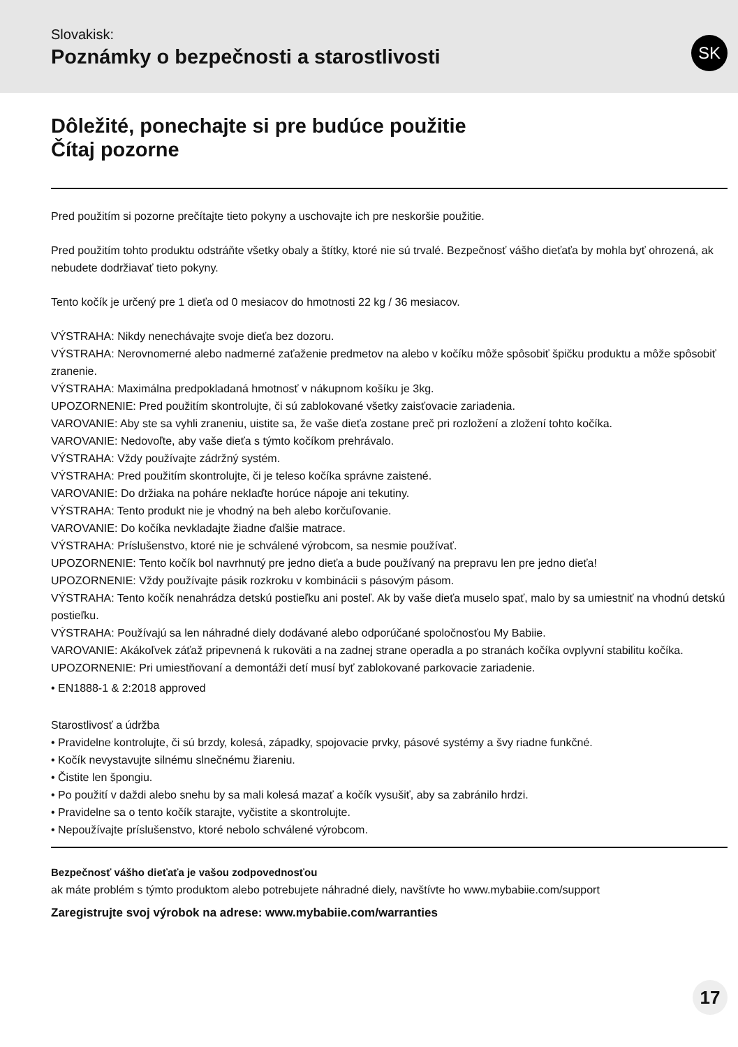Slovakisk:
Poznámky o bezpečnosti a starostlivosti
SK
Dôležité, ponechajte si pre budúce použitie
Čítaj pozorne
Pred použitím si pozorne prečítajte tieto pokyny a uschovajte ich pre neskoršie použitie.
Pred použitím tohto produktu odstráňte všetky obaly a štítky, ktoré nie sú trvalé. Bezpečnosť vášho dieťaťa by mohla byť ohrozená, ak nebudete dodržiavať tieto pokyny.
Tento kočík je určený pre 1 dieťa od 0 mesiacov do hmotnosti 22 kg / 36 mesiacov.
VÝSTRAHA: Nikdy nenechávajte svoje dieťa bez dozoru.
VÝSTRAHA: Nerovnomerné alebo nadmerné zaťaženie predmetov na alebo v kočíku môže spôsobiť špičku produktu a môže spôsobiť zranenie.
VÝSTRAHA: Maximálna predpokladaná hmotnosť v nákupnom košíku je 3kg.
UPOZORNENIE: Pred použitím skontrolujte, či sú zablokované všetky zaisťovacie zariadenia.
VAROVANIE: Aby ste sa vyhli zraneniu, uistite sa, že vaše dieťa zostane preč pri rozložení a zložení tohto kočíka.
VAROVANIE: Nedovoľte, aby vaše dieťa s týmto kočíkom prehrávalo.
VÝSTRAHA: Vždy používajte zádržný systém.
VÝSTRAHA: Pred použitím skontrolujte, či je teleso kočíka správne zaistené.
VAROVANIE: Do držiaka na poháre neklaďte horúce nápoje ani tekutiny.
VÝSTRAHA: Tento produkt nie je vhodný na beh alebo korčuľovanie.
VAROVANIE: Do kočíka nevkladajte žiadne ďalšie matrace.
VÝSTRAHA: Príslušenstvo, ktoré nie je schválené výrobcom, sa nesmie používať.
UPOZORNENIE: Tento kočík bol navrhnutý pre jedno dieťa a bude používaný na prepravu len pre jedno dieťa!
UPOZORNENIE: Vždy používajte pásik rozkroku v kombinácii s pásovým pásom.
VÝSTRAHA: Tento kočík nenahrádza detskú postieľku ani posteľ. Ak by vaše dieťa muselo spať, malo by sa umiestniť na vhodnú detskú postieľku.
VÝSTRAHA: Používajú sa len náhradné diely dodávané alebo odporúčané spoločnosťou My Babiie.
VAROVANIE: Akákoľvek záťaž pripevnená k rukoväti a na zadnej strane operadla a po stranách kočíka ovplyvní stabilitu kočíka.
UPOZORNENIE: Pri umiestňovaní a demontáži detí musí byť zablokované parkovacie zariadenie.
• EN1888-1 & 2:2018 approved
Starostlivosť a údržba
• Pravidelne kontrolujte, či sú brzdy, kolesá, západky, spojovacie prvky, pásové systémy a švy riadne funkčné.
• Kočík nevystavujte silnému slnečnému žiareniu.
• Čistite len špongiu.
• Po použití v daždi alebo snehu by sa mali kolesá mazať a kočík vysušiť, aby sa zabránilo hrdzi.
• Pravidelne sa o tento kočík starajte, vyčistite a skontrolujte.
• Nepoužívajte príslušenstvo, ktoré nebolo schválené výrobcom.
Bezpečnosť vášho dieťaťa je vašou zodpovednosťou
ak máte problém s týmto produktom alebo potrebujete náhradné diely, navštívte ho www.mybabiie.com/support
Zaregistrujte svoj výrobok na adrese: www.mybabiie.com/warranties
17